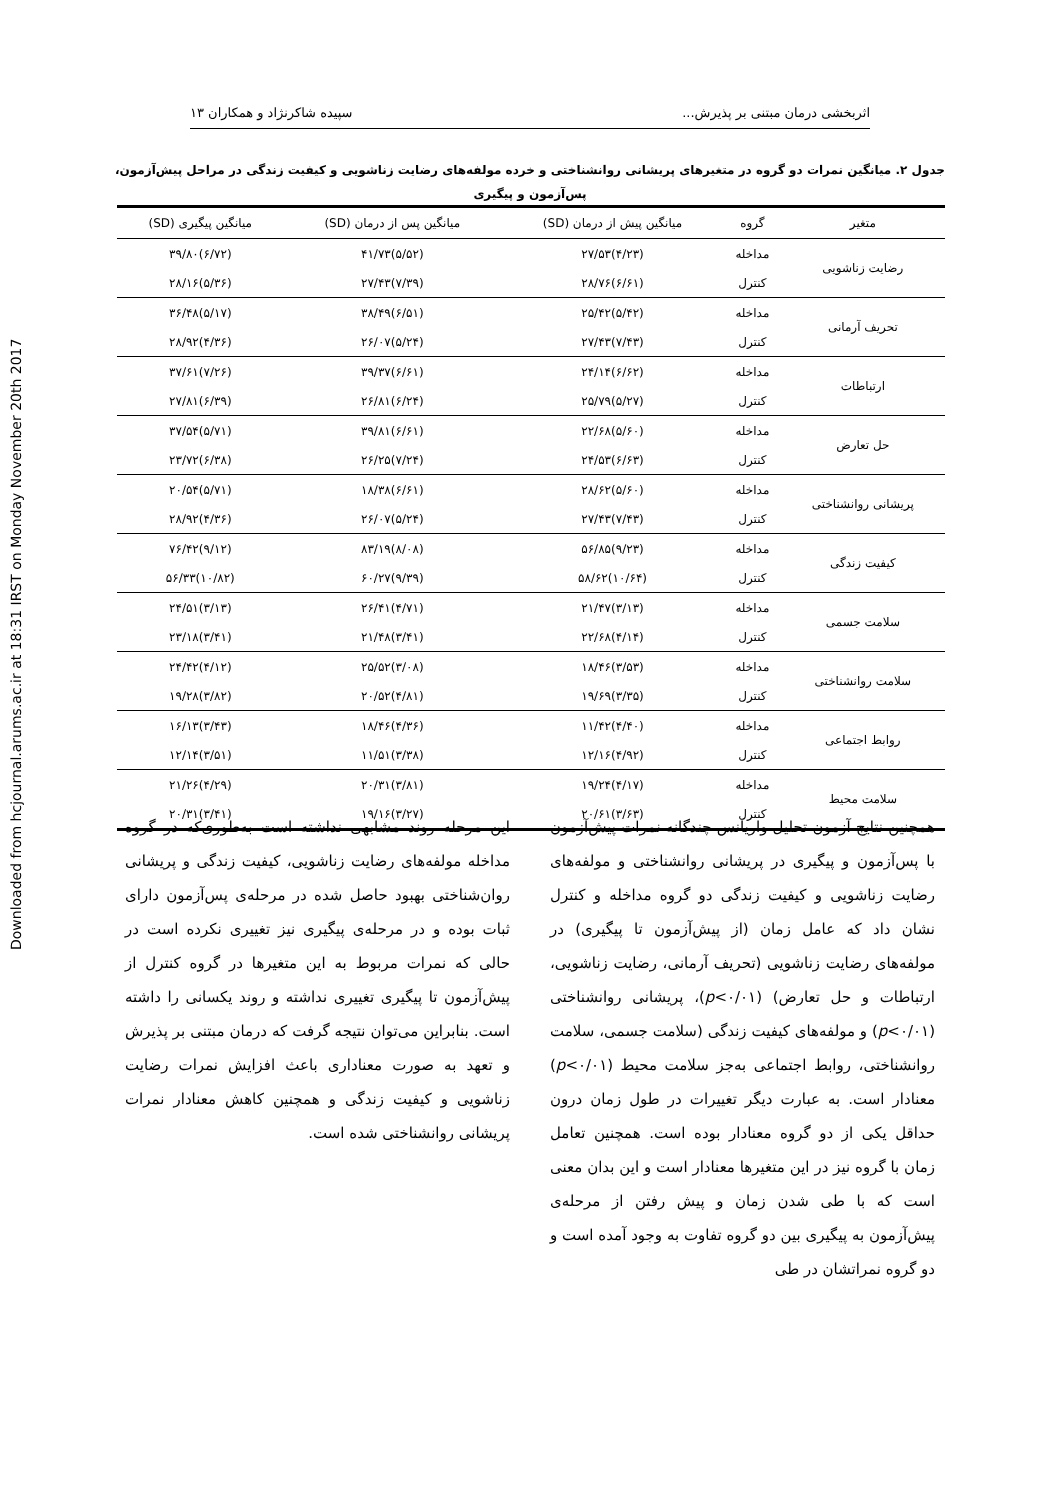Downloaded from hcjournal.arums.ac.ir at 18:31 IRST on Monday November 20th 2017
اثربخشی درمان مبتنی بر پذیرش... سپیده شاکرنژاد و همکاران ۱۳
جدول ۲. میانگین نمرات دو گروه در متغیرهای پریشانی روانشناختی و خرده مولفه‌های رضایت زناشویی و کیفیت زندگی در مراحل پیش‌آزمون، پس‌آزمون و پیگیری
| متغیر | گروه | میانگین پیش از درمان (SD) | میانگین پس از درمان (SD) | میانگین پیگیری (SD) |
| --- | --- | --- | --- | --- |
| رضایت زناشویی | مداخله | (۴/۲۳)۲۷/۵۳ | (۵/۵۲)۴۱/۷۳ | (۶/۷۲)۳۹/۸۰ |
| | کنترل | (۶/۶۱)۲۸/۷۶ | (۷/۳۹)۲۷/۴۳ | (۵/۳۶)۲۸/۱۶ |
| تحریف آرمانی | مداخله | (۵/۴۲)۲۵/۴۲ | (۶/۵۱)۳۸/۴۹ | (۵/۱۷)۳۶/۴۸ |
| | کنترل | (۷/۴۳)۲۷/۴۳ | (۵/۲۴)۲۶/۰۷ | (۴/۳۶)۲۸/۹۲ |
| ارتباطات | مداخله | (۶/۶۲)۲۴/۱۴ | (۶/۶۱)۳۹/۳۷ | (۷/۲۶)۳۷/۶۱ |
| | کنترل | (۵/۲۷)۲۵/۷۹ | (۶/۲۴)۲۶/۸۱ | (۶/۳۹)۲۷/۸۱ |
| حل تعارض | مداخله | (۵/۶۰)۲۲/۶۸ | (۶/۶۱)۳۹/۸۱ | (۵/۷۱)۳۷/۵۴ |
| | کنترل | (۶/۶۳)۲۴/۵۳ | (۷/۲۴)۲۶/۲۵ | (۶/۳۸)۲۳/۷۲ |
| پریشانی روانشناختی | مداخله | (۵/۶۰)۲۸/۶۲ | (۶/۶۱)۱۸/۳۸ | (۵/۷۱)۲۰/۵۴ |
| | کنترل | (۷/۴۳)۲۷/۴۳ | (۵/۲۴)۲۶/۰۷ | (۴/۳۶)۲۸/۹۲ |
| کیفیت زندگی | مداخله | (۹/۲۳)۵۶/۸۵ | (۸/۰۸)۸۳/۱۹ | (۹/۱۲)۷۶/۴۲ |
| | کنترل | (۱۰/۶۴)۵۸/۶۲ | (۹/۳۹)۶۰/۲۷ | (۱۰/۸۲)۵۶/۳۳ |
| سلامت جسمی | مداخله | (۳/۱۳)۲۱/۴۷ | (۴/۷۱)۲۶/۴۱ | (۳/۱۳)۲۴/۵۱ |
| | کنترل | (۴/۱۴)۲۲/۶۸ | (۳/۴۱)۲۱/۴۸ | (۳/۴۱)۲۳/۱۸ |
| سلامت روانشناختی | مداخله | (۳/۵۳)۱۸/۴۶ | (۳/۰۸)۲۵/۵۲ | (۴/۱۲)۲۴/۴۲ |
| | کنترل | (۳/۳۵)۱۹/۶۹ | (۴/۸۱)۲۰/۵۲ | (۳/۸۲)۱۹/۲۸ |
| روابط اجتماعی | مداخله | (۴/۴۰)۱۱/۴۲ | (۴/۳۶)۱۸/۴۶ | (۳/۴۳)۱۶/۱۳ |
| | کنترل | (۴/۹۲)۱۲/۱۶ | (۳/۳۸)۱۱/۵۱ | (۳/۵۱)۱۲/۱۴ |
| سلامت محیط | مداخله | (۴/۱۷)۱۹/۲۴ | (۳/۸۱)۲۰/۳۱ | (۴/۲۹)۲۱/۲۶ |
| | کنترل | (۳/۶۳)۲۰/۶۱ | (۳/۲۷)۱۹/۱۶ | (۳/۴۱)۲۰/۳۱ |
همچنین نتایج آزمون تحلیل واریانس چندگانه نمرات پیش‌آزمون با پس‌آزمون و پیگیری در پریشانی روانشناختی و مولفه‌های رضایت زناشویی و کیفیت زندگی دو گروه مداخله و کنترل نشان داد که عامل زمان (از پیش‌آزمون تا پیگیری) در مولفه‌های رضایت زناشویی (تحریف آرمانی، رضایت زناشویی، ارتباطات و حل تعارض) (p<۰/۰۱)، پریشانی روانشناختی (p<۰/۰۱) و مولفه‌های کیفیت زندگی (سلامت جسمی، سلامت روانشناختی، روابط اجتماعی به‌جز سلامت محیط (p<۰/۰۱) معنادار است. به عبارت دیگر تغییرات در طول زمان درون حداقل یکی از دو گروه معنادار بوده است. همچنین تعامل زمان با گروه نیز در این متغیرها معنادار است و این بدان معنی است که با طی شدن زمان و پیش رفتن از مرحله‌ی پیش‌آزمون به پیگیری بین دو گروه تفاوت به وجود آمده است و دو گروه نمراتشان در طی
این مرحله روند مشابهی نداشته است به‌طوری‌که در گروه مداخله مولفه‌های رضایت زناشویی، کیفیت زندگی و پریشانی روان‌شناختی بهبود حاصل شده در مرحله‌ی پس‌آزمون دارای ثبات بوده و در مرحله‌ی پیگیری نیز تغییری نکرده است در حالی که نمرات مربوط به این متغیرها در گروه کنترل از پیش‌آزمون تا پیگیری تغییری نداشته و روند یکسانی را داشته است. بنابراین می‌توان نتیجه گرفت که درمان مبتنی بر پذیرش و تعهد به صورت معناداری باعث افزایش نمرات رضایت زناشویی و کیفیت زندگی و همچنین کاهش معنادار نمرات پریشانی روانشناختی شده است.